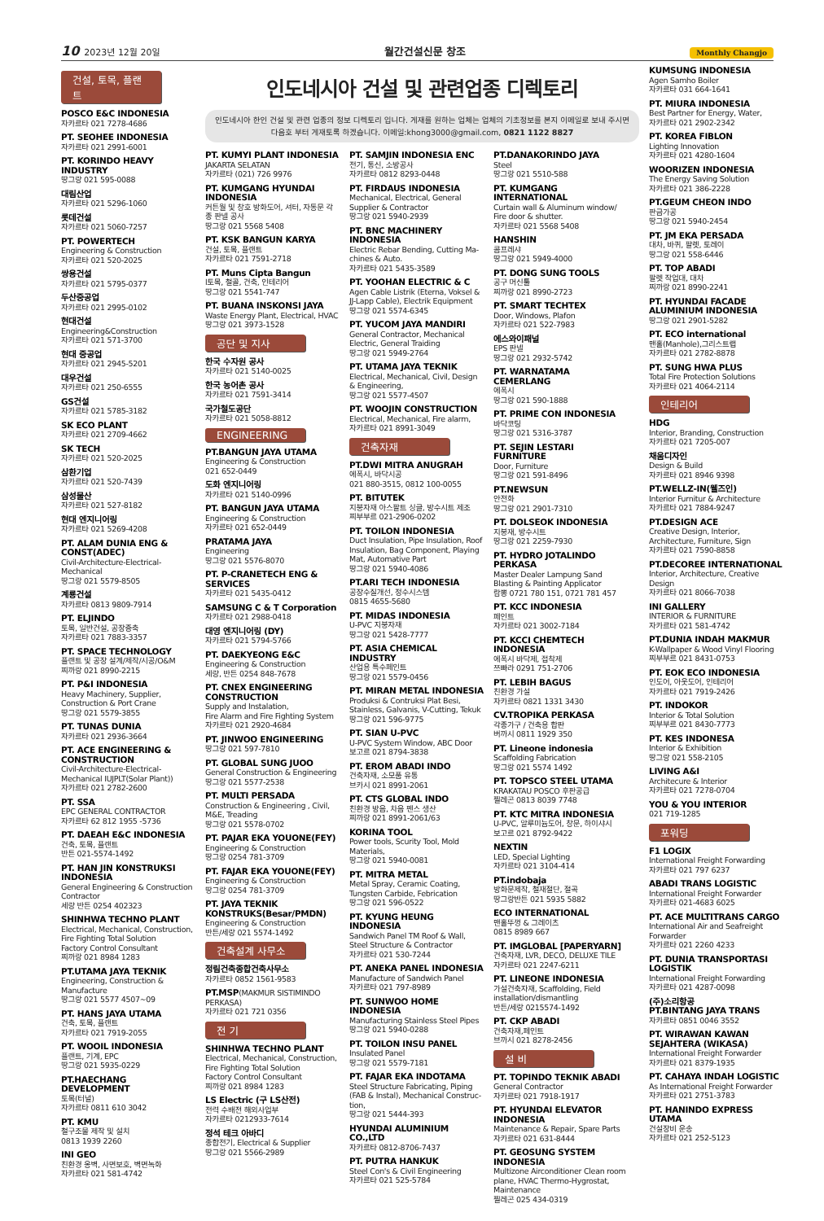10 2023년 12월 20일
월간건설신문 창조
Monthly Changjo
건설, 토목, 플랜트
POSCO E&C INDONESIA
자카르타 021 7278-4686
PT. SEOHEE INDONESIA
자카르타 021 2991-6001
PT. KORINDO HEAVY INDUSTRY
땅그랑 021 595-0088
대림산업
자카르타 021 5296-1060
롯데건설
자카르타 021 5060-7257
PT. POWERTECH
Engineering & Construction
자카르타 021 520-2025
쌍용건설
자카르타 021 5795-0377
두산중공업
자카르타 021 2995-0102
현대건설
Engineering&Construction
자카르타 021 571-3700
현대 중공업
자카르타 021 2945-5201
대우건설
자카르타 021 250-6555
GS건설
자카르타 021 5785-3182
SK ECO PLANT
자카르타 021 2709-4662
SK TECH
자카르타 021 520-2025
삼환기업
자카르타 021 520-7439
삼성물산
자카르타 021 527-8182
현대 엔지니어링
자카르타 021 5269-4208
PT. ALAM DUNIA ENG & CONST(ADEC)
Civil-Architecture-Electrical-Mechanical
땅그랑 021 5579-8505
계룡건설
자카르타 0813 9809-7914
PT. ELJINDO
토목, 일반건설, 공장증축
자카르타 021 7883-3357
PT. SPACE TECHNOLOGY
플랜트 및 공장 설계/제작/시공/O&M
찌까랑 021 8990-2215
PT. P&I INDONESIA
Heavy Machinery, Supplier, Construction & Port Crane
땅그랑 021 5579-3855
PT. TUNAS DUNIA
자카르타 021 2936-3664
PT. ACE ENGINEERING & CONSTRUCTION
Civil-Architecture-Electrical-Mechanical IUJPLT(Solar Plant))
자카르타 021 2782-2600
PT. SSA
EPC GENERAL CONTRACTOR
자카르타 62 812 1955 -5736
PT. DAEAH E&C INDONESIA
건축, 토목, 플랜트
반튼 021-5574-1492
PT. HAN JIN KONSTRUKSI INDONESIA
General Engineering & Construction Contractor
세랑 반튼 0254 402323
SHINHWA TECHNO PLANT
Electrical, Mechanical, Construction, Fire Fighting Total Solution
Factory Control Consultant
찌까랑 021 8984 1283
PT.UTAMA JAYA TEKNIK
Engineering, Construction & Manufacture
땅그랑 021 5577 4507~09
PT. HANS JAYA UTAMA
건축, 토목, 플랜트
자카르타 021 7919-2055
PT. WOOIL INDONESIA
플랜트, 기계, EPC
땅그랑 021 5935-0229
PT.HAECHANG DEVELOPMENT
토목(터널)
자카르타 0811 610 3042
PT. KMU
철구조물 제작 및 설치
0813 1939 2260
INI GEO
친환경 옹벽, 사면보호, 벽면녹화
자카르타 021 581-4742
인도네시아 건설 및 관련업종 디렉토리
인도네시아 한인 건설 및 관련 업종의 정보 디렉토리 입니다. 게재를 원하는 업체는 업체의 기초정보를 본지 이메일로 보내 주시면 다음호 부터 게재토록 하겠습니다. 이메일:khong3000@gmail.com, 0821 1122 8827
PT. KUMYI PLANT INDONESIA
JAKARTA SELATAN
자카르타 (021) 726 9976
PT. KUMGANG HYUNDAI INDONESIA
커튼월 및 창호 방화도어, 셔터, 자동문 각 종 판넬 공사
땅그랑 021 5568 5408
PT. KSK BANGUN KARYA
건설, 토목, 플랜트
자카르타 021 7591-2718
PT. Muns Cipta Bangun
l토목, 철골, 건축, 인테리어
땅그랑 021 5541-747
PT. BUANA INSKONSI JAYA
Waste Energy Plant, Electrical, HVAC
땅그랑 021 3973-1528
공단 및 지사
한국 수자원 공사
자카르타 021 5140-0025
한국 농어촌 공사
자카르타 021 7591-3414
국가철도공단
자카르타 021 5058-8812
ENGINEERING
PT.BANGUN JAYA UTAMA
Engineering & Construction
021 652-0449
도화 엔지니어링
자카르타 021 5140-0996
PT. BANGUN JAYA UTAMA
Engineering & Construction
자카르타 021 652-0449
PRATAMA JAYA
Engineering
땅그랑 021 5576-8070
PT. P-CRANETECH ENG & SERVICES
자카르타 021 5435-0412
SAMSUNG C & T Corporation
자카르타 021 2988-0418
대영 엔지니어링 (DY)
자카르타 021 5794-5766
PT. DAEKYEONG E&C
Engineering & Construction
세랑, 반튼 0254 848-7678
PT. CNEX ENGINEERING CONSTRUCTION
Supply and Instalation,
Fire Alarm and Fire Fighting System
자카르타 021 2920-4684
PT. JINWOO ENGINEERING
땅그랑 021 597-7810
PT. GLOBAL SUNG JUOO
General Construction & Engineering
땅그랑 021 5577-2538
PT. MULTI PERSADA
Construction & Engineering , Civil, M&E, Treading
땅그랑 021 5578-0702
PT. PAJAR EKA YOUONE(FEY)
Engineering & Construction
땅그랑 0254 781-3709
PT. FAJAR EKA YOUONE(FEY)
Engineering & Construction
땅그랑 0254 781-3709
PT. JAYA TEKNIK KONSTRUKS(Besar/PMDN)
Engineering & Construction
반튼/세랑 021 5574-1492
건축설계 사무소
정림건축종합건축사무소
자카르타 0852 1561-9583
PT.MSP(MAKMUR SISTIMINDO PERKASA)
자카르타 021 721 0356
전 기
SHINHWA TECHNO PLANT
Electrical, Mechanical, Construction, Fire Fighting Total Solution
Factory Control Consultant
찌까랑 021 8984 1283
LS Electric (구 LS산전)
전력 수배전 해외사업부
자카르타 0212933-7614
정석 테크 아바디
종합전기, Electrical & Supplier
땅그랑 021 5566-2989
PT. SAMJIN INDONESIA ENC
전기, 통신, 소방공사
자카르타 0812 8293-0448
PT. FIRDAUS INDONESIA
Mechanical, Electrical, General Supplier & Contractor
땅그랑 021 5940-2939
PT. BNC MACHINERY INDONESIA
Electric Rebar Bending, Cutting Ma-chines & Auto.
자카르타 021 5435-3589
PT. YOOHAN ELECTRIC & C
Agen Cable Listrik (Eterna, Voksel & JJ-Lapp Cable), Electrik Equipment
땅그랑 021 5574-6345
PT. YUCOM JAYA MANDIRI
General Contractor, Mechanical Electric, General Traiding
땅그랑 021 5949-2764
PT. UTAMA JAYA TEKNIK
Electrical, Mechanical, Civil, Design & Engineering,
땅그랑 021 5577-4507
PT. WOOJIN CONSTRUCTION
Electrical, Mechanical, Fire alarm,
자카르타 021 8991-3049
건축자재
PT.DWI MITRA ANUGRAH
에폭시, 바닥시공
021 880-3515, 0812 100-0055
PT. BITUTEK
지붕자재 아스팔트 싱글, 방수시트 제조
찌부부르 021-2906-0202
PT. TOILON INDONESIA
Duct Insulation, Pipe Insulation, Roof Insulation, Bag Component, Playing Mat, Automative Part
땅그랑 021 5940-4086
PT.ARI TECH INDONESIA
공장수질개선, 정수시스템
0815 4655-5680
PT. MIDAS INDONESIA
U-PVC 지붕자재
땅그랑 021 5428-7777
PT. ASIA CHEMICAL INDUSTRY
산업용 특수페인트
땅그랑 021 5579-0456
PT. MIRAN METAL INDONESIA
Produksi & Contruksi Plat Besi, Stainless, Galvanis, V-Cutting, Tekuk
땅그랑 021 596-9775
PT. SIAN U-PVC
U-PVC System Window, ABC Door
보고르 021 8794-3838
PT. EROM ABADI INDO
건축자재, 소모품 유통
브카시 021 8991-2061
PT. CTS GLOBAL INDO
친환경 방음, 차음 펜스 생산
찌까랑 021 8991-2061/63
KORINA TOOL
Power tools, Scurity Tool, Mold Materials,
땅그랑 021 5940-0081
PT. MITRA METAL
Metal Spray, Ceramic Coating, Tungsten Carbide, Febrication
땅그랑 021 596-0522
PT. KYUNG HEUNG INDONESIA
Sandwich Panel TM Roof & Wall, Steel Structure & Contractor
자카르타 021 530-7244
PT. ANEKA PANEL INDONESIA
Manufacture of Sandwich Panel
자카르타 021 797-8989
PT. SUNWOO HOME INDONESIA
Manufacturing Stainless Steel Pipes
땅그랑 021 5940-0288
PT. TOILON INSU PANEL
Insulated Panel
땅그랑 021 5579-7181
PT. FAJAR EKA INDOTAMA
Steel Structure Fabricating, Piping (FAB & Instal), Mechanical Construc-tion,
땅그랑 021 5444-393
HYUNDAI ALUMINIUM CO.,LTD
자카르타 0812-8706-7437
PT. PUTRA HANKUK
Steel Con's & Civil Engineering
자카르타 021 525-5784
PT.DANAKORINDO JAYA
Steel
땅그랑 021 5510-588
PT. KUMGANG INTERNATIONAL
Curtain wall & Aluminum window/ Fire door & shutter.
자카르타 021 5568 5408
HANSHIN
콤프레샤
땅그랑 021 5949-4000
PT. DONG SUNG TOOLS
공구 머신툴
찌까랑 021 8990-2723
PT. SMART TECHTEX
Door, Windows, Plafon
자카르타 021 522-7983
에스와이패널
EPS 판넬
땅그랑 021 2932-5742
PT. WARNATAMA CEMERLANG
에폭시
땅그랑 021 590-1888
PT. PRIME CON INDONESIA
바닥코팅
땅그랑 021 5316-3787
PT. SEJIN LESTARI FURNITURE
Door, Furniture
땅그랑 021 591-8496
PT.NEWSUN
안전화
땅그랑 021 2901-7310
PT. DOLSEOK INDONESIA
지붕재, 방수시트
땅그랑 021 2259-7930
PT. HYDRO JOTALINDO PERKASA
Master Dealer Lampung Sand Blasting & Painting Applicator
람뽕 0721 780 151, 0721 781 457
PT. KCC INDONESIA
페인트
자카르타 021 3002-7184
PT. KCCI CHEMTECH INDONESIA
에폭시 바닥제, 접착제
쯔빠라 0291 751-2706
PT. LEBIH BAGUS
친환경 가설
자카르타 0821 1331 3430
CV.TROPIKA PERKASA
각종가구 / 건축용 합판
버까시 0811 1929 350
PT. Lineone indonesia
Scaffolding Fabrication
땅그랑 021 5574 1492
PT. TOPSCO STEEL UTAMA
KRAKATAU POSCO 후판공급
찔레곤 0813 8039 7748
PT. KTC MITRA INDONESIA
U-PVC, 알루미늄도어, 창문, 하이샤시
보고르 021 8792-9422
NEXTIN
LED, Special Lighting
자카르타 021 3104-414
PT.indobaja
방화문제작, 철재절단, 절곡
땅그랑반튼 021 5935 5882
ECO INTERNATIONAL
맨홀뚜껑 & 그레이츠
0815 8989 667
PT. IMGLOBAL [PAPERYARN]
건축자재, LVR, DECO, DELUXE TILE
자카르타 021 2247-6211
PT. LINEONE INDONESIA
가설건축자재, Scaffolding, Field installation/dismantling
반튼/세랑 0215574-1492
PT. CKP ABADI
건축자재,페인트
브까시 021 8278-2456
설 비
PT. TOPINDO TEKNIK ABADI
General Contractor
자카르타 021 7918-1917
PT. HYUNDAI ELEVATOR INDONESIA
Maintenance & Repair, Spare Parts
자카르타 021 631-8444
PT. GEOSUNG SYSTEM INDONESIA
Multizone Airconditioner Clean room plane, HVAC Thermo-Hygrostat, Maintenance
찔레곤 025 434-0319
KUMSUNG INDONESIA
Agen Samho Boiler
자카르타 031 664-1641
PT. MIURA INDONESIA
Best Partner for Energy, Water,
자카르타 021 2902-2342
PT. KOREA FIBLON
Lighting Innovation
자카르타 021 4280-1604
WOORIZEN INDONESIA
The Energy Saving Solution
자카르타 021 386-2228
PT.GEUM CHEON INDO
판금가공
땅그랑 021 5940-2454
PT. JM EKA PERSADA
대차, 바퀴, 팔렛, 토레이
땅그랑 021 558-6446
PT. TOP ABADI
팔렛 작업대, 대차
찌까랑 021 8990-2241
PT. HYUNDAI FACADE ALUMINIUM INDONESIA
땅그랑 021 2901-5282
PT. ECO international
맨홀(Manhole),그리스트랩
자카르타 021 2782-8878
PT. SUNG HWA PLUS
Total Fire Protection Solutions
자카르타 021 4064-2114
인테리어
HDG
Interior, Branding, Construction
자카르타 021 7205-007
채움디자인
Design & Build
자카르타 021 8946 9398
PT.WELLZ-IN(웰즈인)
Interior Furnitur & Architecture
자카르타 021 7884-9247
PT.DESIGN ACE
Creative Design, Interior, Architecture, Furniture, Sign
자카르타 021 7590-8858
PT.DECOREE INTERNATIONAL
Interior, Architecture, Creative Design
자카르타 021 8066-7038
INI GALLERY
INTERIOR & FURNITURE
자카르타 021 581-4742
PT.DUNIA INDAH MAKMUR
K-Wallpaper & Wood Vinyl Flooring
찌부부르 021 8431-0753
PT. EOK ECO INDONESIA
인도어, 아웃도어, 인테리어
자카르타 021 7919-2426
PT. INDOKOR
Interior & Total Solution
찌부부르 021 8430-7773
PT. KES INDONESA
Interior & Exhibition
땅그랑 021 558-2105
LIVING A&I
Architecure & Interior
자카르타 021 7278-0704
YOU & YOU INTERIOR
021 719-1285
포워딩
F1 LOGIX
International Freight Forwarding
자카르타 021 797 6237
ABADI TRANS LOGISTIC
International Freight Forwarder
자카르타 021-4683 6025
PT. ACE MULTITRANS CARGO
International Air and Seafreight Forwarder
자카르타 021 2260 4233
PT. DUNIA TRANSPORTASI LOGISTIK
International Freight Forwarding
자카르타 021 4287-0098
(주)소리항공
PT.BINTANG JAYA TRANS
자카르타 0851 0046 3552
PT. WIRAWAN KAWAN SEJAHTERA (WIKASA)
International Freight Forwarder
자카르타 021 8379-1935
PT. CAHAYA INDAH LOGISTIC
As International Freight Forwarder
자카르타 021 2751-3783
PT. HANINDO EXPRESS UTAMA
건설장비 운송
자카르타 021 252-5123